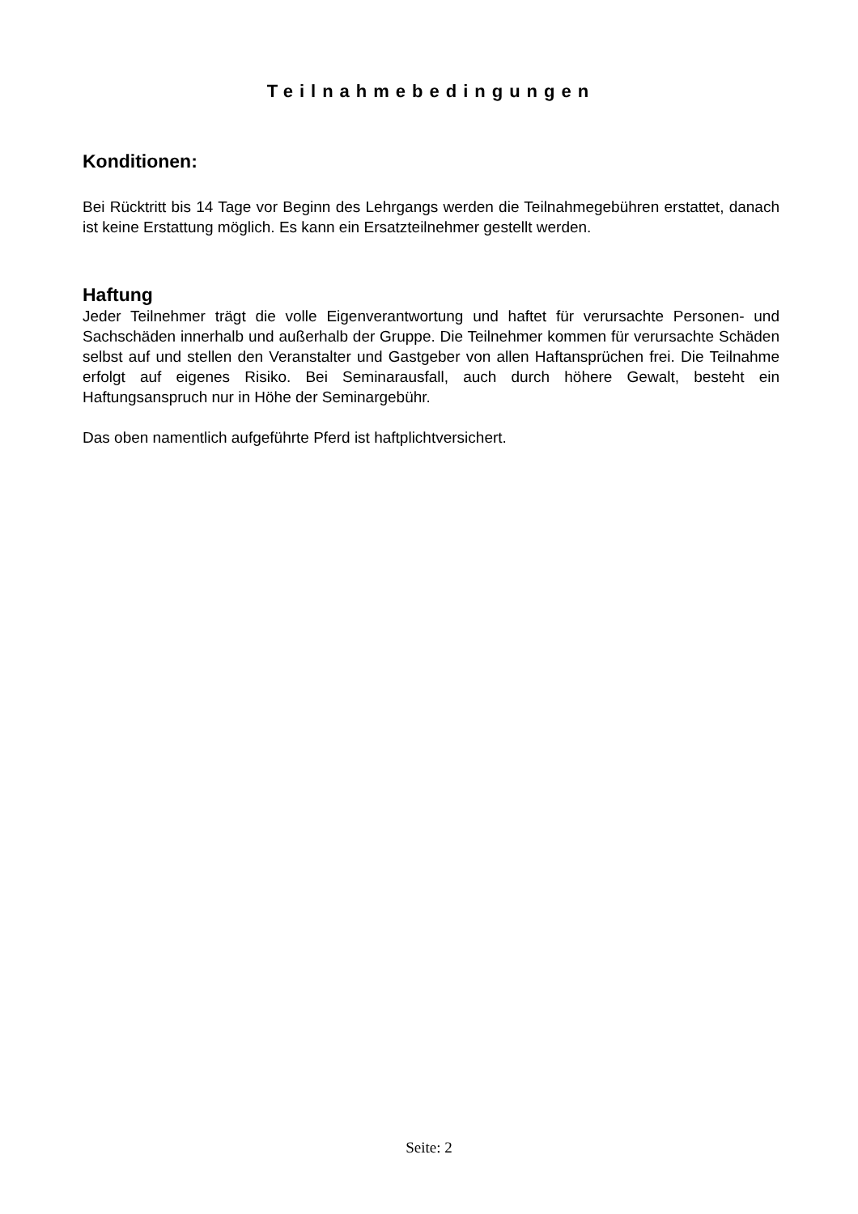Teilnahmebedingungen
Konditionen:
Bei Rücktritt bis 14 Tage vor Beginn des Lehrgangs werden die Teilnahmegebühren erstattet, danach ist keine Erstattung möglich. Es kann ein Ersatzteilnehmer gestellt werden.
Haftung
Jeder Teilnehmer trägt die volle Eigenverantwortung und haftet für verursachte Personen- und Sachschäden innerhalb und außerhalb der Gruppe. Die Teilnehmer kommen für verursachte Schäden selbst auf und stellen den Veranstalter und Gastgeber von allen Haftansprüchen frei. Die Teilnahme erfolgt auf eigenes Risiko. Bei Seminarausfall, auch durch höhere Gewalt, besteht ein Haftungsanspruch nur in Höhe der Seminargebühr.
Das oben namentlich aufgeführte Pferd ist haftplichtversichert.
Seite: 2